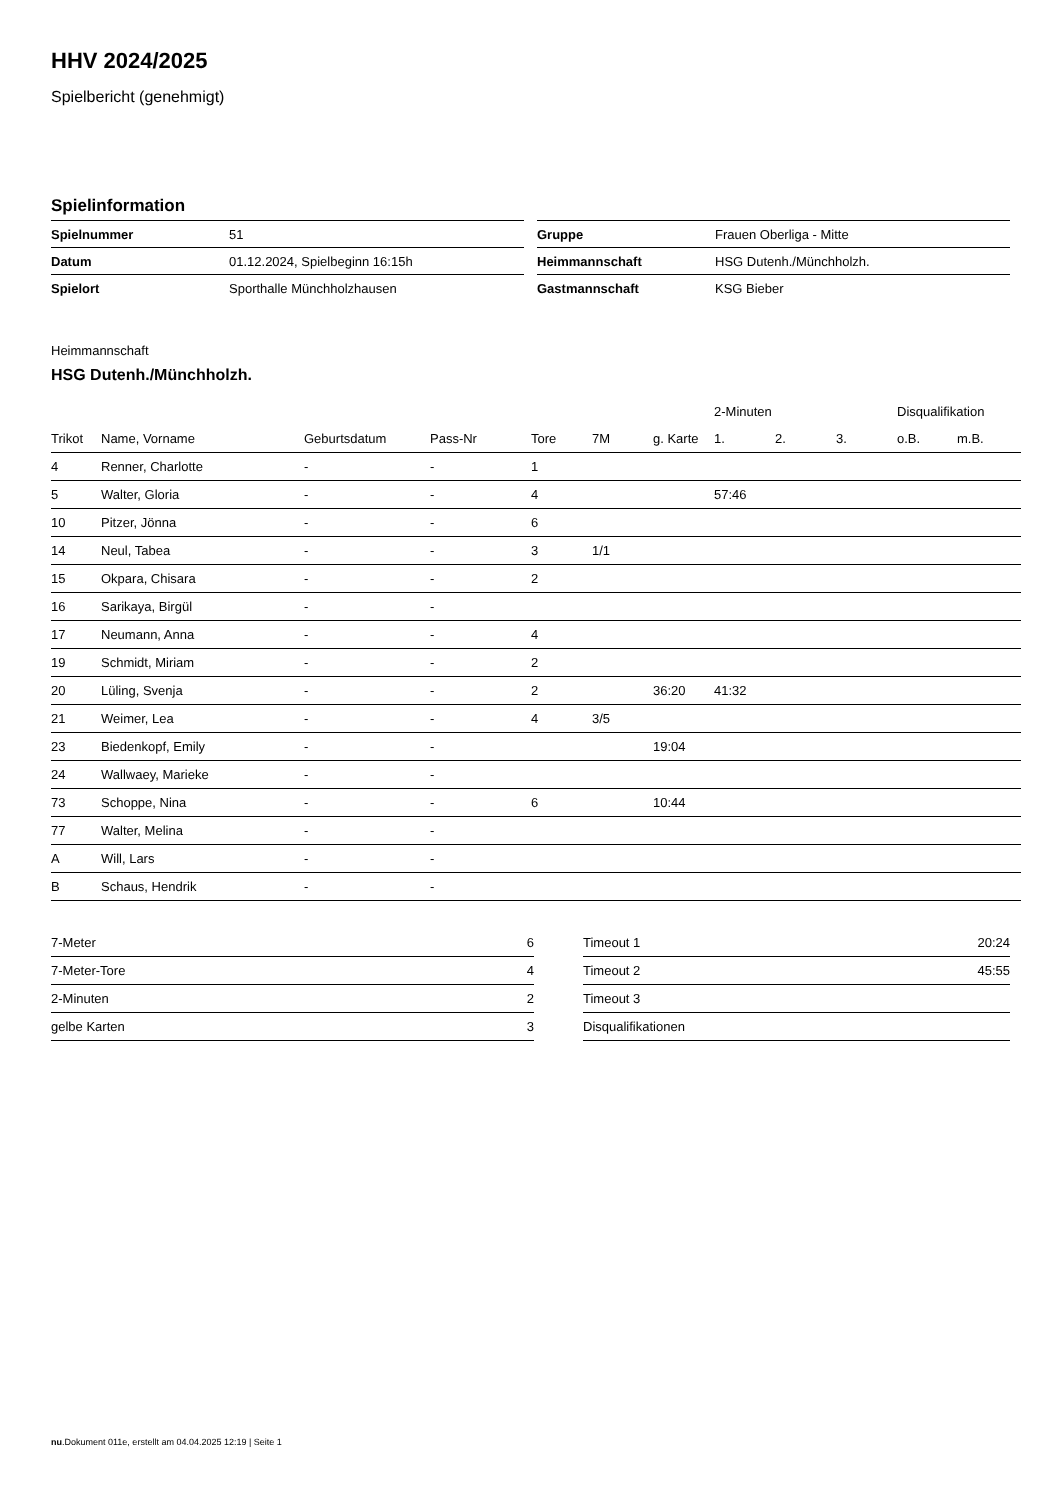HHV 2024/2025
Spielbericht (genehmigt)
Spielinformation
| Spielnummer | 51 |
| Datum | 01.12.2024, Spielbeginn 16:15h |
| Spielort | Sporthalle Münchholzhausen |
| Gruppe | Frauen Oberliga - Mitte |
| Heimmannschaft | HSG Dutenh./Münchholzh. |
| Gastmannschaft | KSG Bieber |
Heimmannschaft
HSG Dutenh./Münchholzh.
| | | | | | | | 2-Minuten | | | Disqualifikation | |
| --- | --- | --- | --- | --- | --- | --- | --- | --- | --- | --- | --- |
| Trikot | Name, Vorname | Geburtsdatum | Pass-Nr | Tore | 7M | g. Karte | 1. | 2. | 3. | o.B. | m.B. |
| 4 | Renner, Charlotte | - | - | 1 | | | | | | | |
| 5 | Walter, Gloria | - | - | 4 | | | 57:46 | | | | |
| 10 | Pitzer, Jönna | - | - | 6 | | | | | | | |
| 14 | Neul, Tabea | - | - | 3 | 1/1 | | | | | | |
| 15 | Okpara, Chisara | - | - | 2 | | | | | | | |
| 16 | Sarikaya, Birgül | - | - | | | | | | | | |
| 17 | Neumann, Anna | - | - | 4 | | | | | | | |
| 19 | Schmidt, Miriam | - | - | 2 | | | | | | | |
| 20 | Lüling, Svenja | - | - | 2 | | 36:20 | 41:32 | | | | |
| 21 | Weimer, Lea | - | - | 4 | 3/5 | | | | | | |
| 23 | Biedenkopf, Emily | - | - | | | 19:04 | | | | | |
| 24 | Wallwaey, Marieke | - | - | | | | | | | | |
| 73 | Schoppe, Nina | - | - | 6 | | 10:44 | | | | | |
| 77 | Walter, Melina | - | - | | | | | | | | |
| A | Will, Lars | - | - | | | | | | | | |
| B | Schaus, Hendrik | - | - | | | | | | | | |
| 7-Meter | 6 |
| 7-Meter-Tore | 4 |
| 2-Minuten | 2 |
| gelbe Karten | 3 |
| Timeout 1 | 20:24 |
| Timeout 2 | 45:55 |
| Timeout 3 | |
| Disqualifikationen | |
nu.Dokument 011e, erstellt am 04.04.2025 12:19 | Seite 1